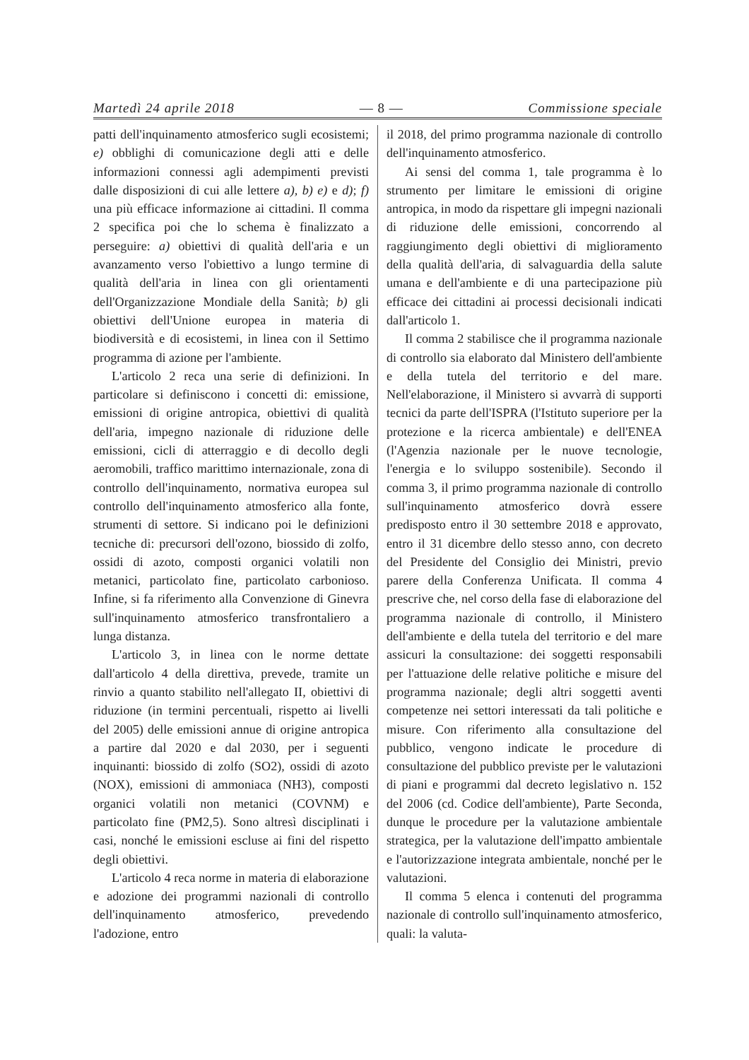Martedì 24 aprile 2018 — 8 — Commissione speciale
patti dell'inquinamento atmosferico sugli ecosistemi; e) obblighi di comunicazione degli atti e delle informazioni connessi agli adempimenti previsti dalle disposizioni di cui alle lettere a), b) e) e d); f) una più efficace informazione ai cittadini. Il comma 2 specifica poi che lo schema è finalizzato a perseguire: a) obiettivi di qualità dell'aria e un avanzamento verso l'obiettivo a lungo termine di qualità dell'aria in linea con gli orientamenti dell'Organizzazione Mondiale della Sanità; b) gli obiettivi dell'Unione europea in materia di biodiversità e di ecosistemi, in linea con il Settimo programma di azione per l'ambiente.
L'articolo 2 reca una serie di definizioni. In particolare si definiscono i concetti di: emissione, emissioni di origine antropica, obiettivi di qualità dell'aria, impegno nazionale di riduzione delle emissioni, cicli di atterraggio e di decollo degli aeromobili, traffico marittimo internazionale, zona di controllo dell'inquinamento, normativa europea sul controllo dell'inquinamento atmosferico alla fonte, strumenti di settore. Si indicano poi le definizioni tecniche di: precursori dell'ozono, biossido di zolfo, ossidi di azoto, composti organici volatili non metanici, particolato fine, particolato carbonioso. Infine, si fa riferimento alla Convenzione di Ginevra sull'inquinamento atmosferico transfrontaliero a lunga distanza.
L'articolo 3, in linea con le norme dettate dall'articolo 4 della direttiva, prevede, tramite un rinvio a quanto stabilito nell'allegato II, obiettivi di riduzione (in termini percentuali, rispetto ai livelli del 2005) delle emissioni annue di origine antropica a partire dal 2020 e dal 2030, per i seguenti inquinanti: biossido di zolfo (SO2), ossidi di azoto (NOX), emissioni di ammoniaca (NH3), composti organici volatili non metanici (COVNM) e particolato fine (PM2,5). Sono altresì disciplinati i casi, nonché le emissioni escluse ai fini del rispetto degli obiettivi.
L'articolo 4 reca norme in materia di elaborazione e adozione dei programmi nazionali di controllo dell'inquinamento atmosferico, prevedendo l'adozione, entro
il 2018, del primo programma nazionale di controllo dell'inquinamento atmosferico.
Ai sensi del comma 1, tale programma è lo strumento per limitare le emissioni di origine antropica, in modo da rispettare gli impegni nazionali di riduzione delle emissioni, concorrendo al raggiungimento degli obiettivi di miglioramento della qualità dell'aria, di salvaguardia della salute umana e dell'ambiente e di una partecipazione più efficace dei cittadini ai processi decisionali indicati dall'articolo 1.
Il comma 2 stabilisce che il programma nazionale di controllo sia elaborato dal Ministero dell'ambiente e della tutela del territorio e del mare. Nell'elaborazione, il Ministero si avvarrà di supporti tecnici da parte dell'ISPRA (l'Istituto superiore per la protezione e la ricerca ambientale) e dell'ENEA (l'Agenzia nazionale per le nuove tecnologie, l'energia e lo sviluppo sostenibile). Secondo il comma 3, il primo programma nazionale di controllo sull'inquinamento atmosferico dovrà essere predisposto entro il 30 settembre 2018 e approvato, entro il 31 dicembre dello stesso anno, con decreto del Presidente del Consiglio dei Ministri, previo parere della Conferenza Unificata. Il comma 4 prescrive che, nel corso della fase di elaborazione del programma nazionale di controllo, il Ministero dell'ambiente e della tutela del territorio e del mare assicuri la consultazione: dei soggetti responsabili per l'attuazione delle relative politiche e misure del programma nazionale; degli altri soggetti aventi competenze nei settori interessati da tali politiche e misure. Con riferimento alla consultazione del pubblico, vengono indicate le procedure di consultazione del pubblico previste per le valutazioni di piani e programmi dal decreto legislativo n. 152 del 2006 (cd. Codice dell'ambiente), Parte Seconda, dunque le procedure per la valutazione ambientale strategica, per la valutazione dell'impatto ambientale e l'autorizzazione integrata ambientale, nonché per le valutazioni.
Il comma 5 elenca i contenuti del programma nazionale di controllo sull'inquinamento atmosferico, quali: la valuta-